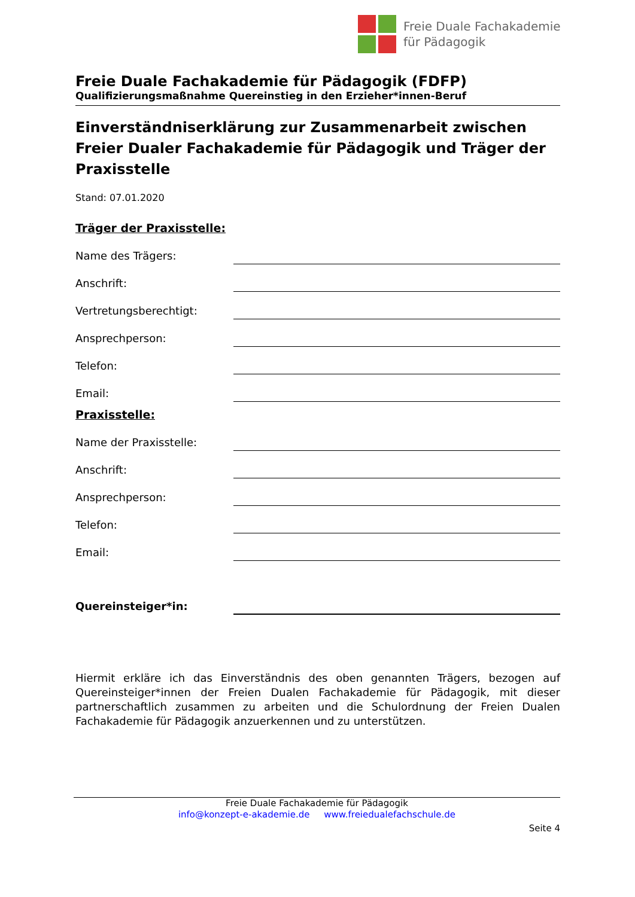Freie Duale Fachakademie
für Pädagogik
Freie Duale Fachakademie für Pädagogik (FDFP)
Qualifizierungsmaßnahme Quereinstieg in den Erzieher*innen-Beruf
Einverständniserklärung zur Zusammenarbeit zwischen Freier Dualer Fachakademie für Pädagogik und Träger der Praxisstelle
Stand: 07.01.2020
Träger der Praxisstelle:
Name des Trägers:
Anschrift:
Vertretungsberechtigt:
Ansprechperson:
Telefon:
Email:
Praxisstelle:
Name der Praxisstelle:
Anschrift:
Ansprechperson:
Telefon:
Email:
Quereinsteiger*in:
Hiermit erkläre ich das Einverständnis des oben genannten Trägers, bezogen auf Quereinsteiger*innen der Freien Dualen Fachakademie für Pädagogik, mit dieser partnerschaftlich zusammen zu arbeiten und die Schulordnung der Freien Dualen Fachakademie für Pädagogik anzuerkennen und zu unterstützen.
Freie Duale Fachakademie für Pädagogik
info@konzept-e-akademie.de www.freiedualefachschule.de
Seite 4